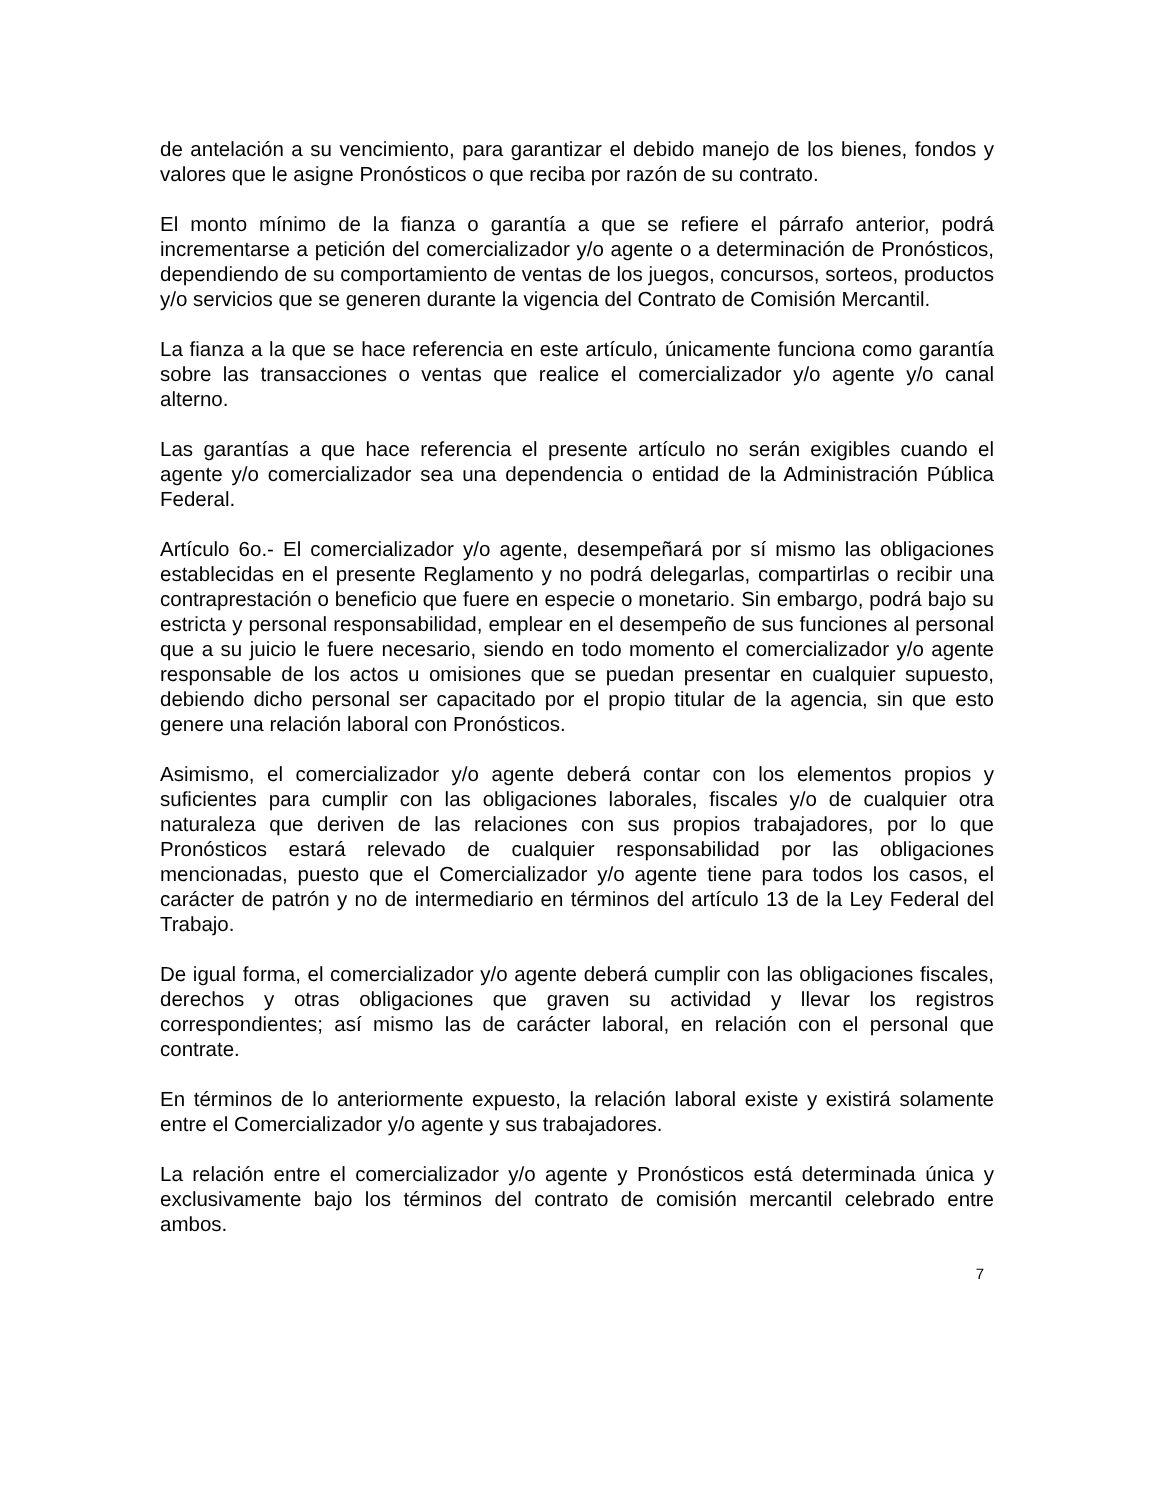de antelación a su vencimiento, para garantizar el debido manejo de los bienes, fondos y valores que le asigne Pronósticos o que reciba por razón de su contrato.
El monto mínimo de la fianza o garantía a que se refiere el párrafo anterior, podrá incrementarse a petición del comercializador y/o agente o a determinación de Pronósticos, dependiendo de su comportamiento de ventas de los juegos, concursos, sorteos, productos y/o servicios que se generen durante la vigencia del Contrato de Comisión Mercantil.
La fianza a la que se hace referencia en este artículo, únicamente funciona como garantía sobre las transacciones o ventas que realice el comercializador y/o agente y/o canal alterno.
Las garantías a que hace referencia el presente artículo no serán exigibles cuando el agente y/o comercializador sea una dependencia o entidad de la Administración Pública Federal.
Artículo 6o.- El comercializador y/o agente, desempeñará por sí mismo las obligaciones establecidas en el presente Reglamento y no podrá delegarlas, compartirlas o recibir una contraprestación o beneficio que fuere en especie o monetario. Sin embargo, podrá bajo su estricta y personal responsabilidad, emplear en el desempeño de sus funciones al personal que a su juicio le fuere necesario, siendo en todo momento el comercializador y/o agente responsable de los actos u omisiones que se puedan presentar en cualquier supuesto, debiendo dicho personal ser capacitado por el propio titular de la agencia, sin que esto genere una relación laboral con Pronósticos.
Asimismo, el comercializador y/o agente deberá contar con los elementos propios y suficientes para cumplir con las obligaciones laborales, fiscales y/o de cualquier otra naturaleza que deriven de las relaciones con sus propios trabajadores, por lo que Pronósticos estará relevado de cualquier responsabilidad por las obligaciones mencionadas, puesto que el Comercializador y/o agente tiene para todos los casos, el carácter de patrón y no de intermediario en términos del artículo 13 de la Ley Federal del Trabajo.
De igual forma, el comercializador y/o agente deberá cumplir con las obligaciones fiscales, derechos y otras obligaciones que graven su actividad y llevar los registros correspondientes; así mismo las de carácter laboral, en relación con el personal que contrate.
En términos de lo anteriormente expuesto, la relación laboral existe y existirá solamente entre el Comercializador y/o agente y sus trabajadores.
La relación entre el comercializador y/o agente y Pronósticos está determinada única y exclusivamente bajo los términos del contrato de comisión mercantil celebrado entre ambos.
7